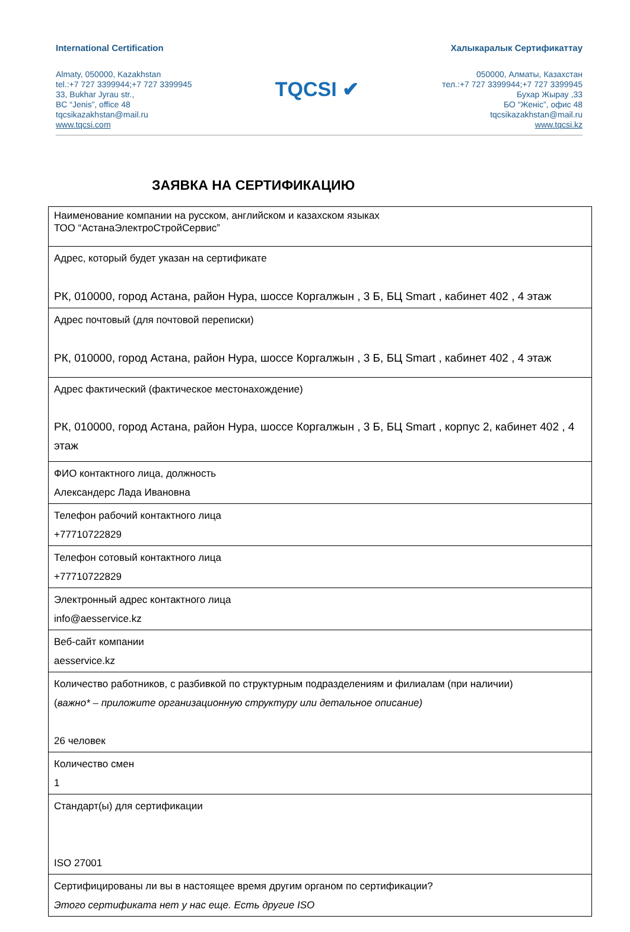International Certification
Almaty, 050000, Kazakhstan
tel.:+7 727 3399944;+7 727 3399945
33, Bukhar Jyrau str.,
BC “Jenis”, office 48
tqcsikazakhstan@mail.ru
www.tqcsi.com
TQCSI ✔
Халыкаралык Сертификаттау
050000, Алматы, Казахстан
тел.:+7 727 3399944;+7 727 3399945
Бухар Жырау ,33
БО “Женіс”, офис 48
tqcsikazakhstan@mail.ru
www.tqcsi.kz
ЗАЯВКА НА СЕРТИФИКАЦИЮ
| Наименование компании на русском, английском и казахском языках ТОО “АстанаЭлектроСтройСервис” |
| Адрес, который будет указан на сертификате РК, 010000, город Астана, район Нура, шоссе Коргалжын , 3 Б, БЦ Smart , кабинет 402 , 4 этаж |
| Адрес почтовый (для почтовой переписки) РК, 010000, город Астана, район Нура, шоссе Коргалжын , 3 Б, БЦ Smart , кабинет 402 , 4 этаж |
| Адрес фактический (фактическое местонахождение) РК, 010000, город Астана, район Нура, шоссе Коргалжын , 3 Б, БЦ Smart , корпус 2, кабинет 402 , 4 этаж |
| ФИО контактного лица, должность Александерс Лада Ивановна |
| Телефон рабочий контактного лица +77710722829 |
| Телефон сотовый контактного лица +77710722829 |
| Электронный адрес контактного лица info@aesservice.kz |
| Веб-сайт компании aesservice.kz |
| Количество работников, с разбивкой по структурным подразделениям и филиалам (при наличии) ( важно* – приложите организационную структуру или детальное описание) 26 человек |
| Количество смен 1 |
| Стандарт(ы) для сертификации ISO 27001 |
| Сертифицированы ли вы в настоящее время другим органом по сертификации? Этого сертификата нет у нас еще. Есть другие ISO |